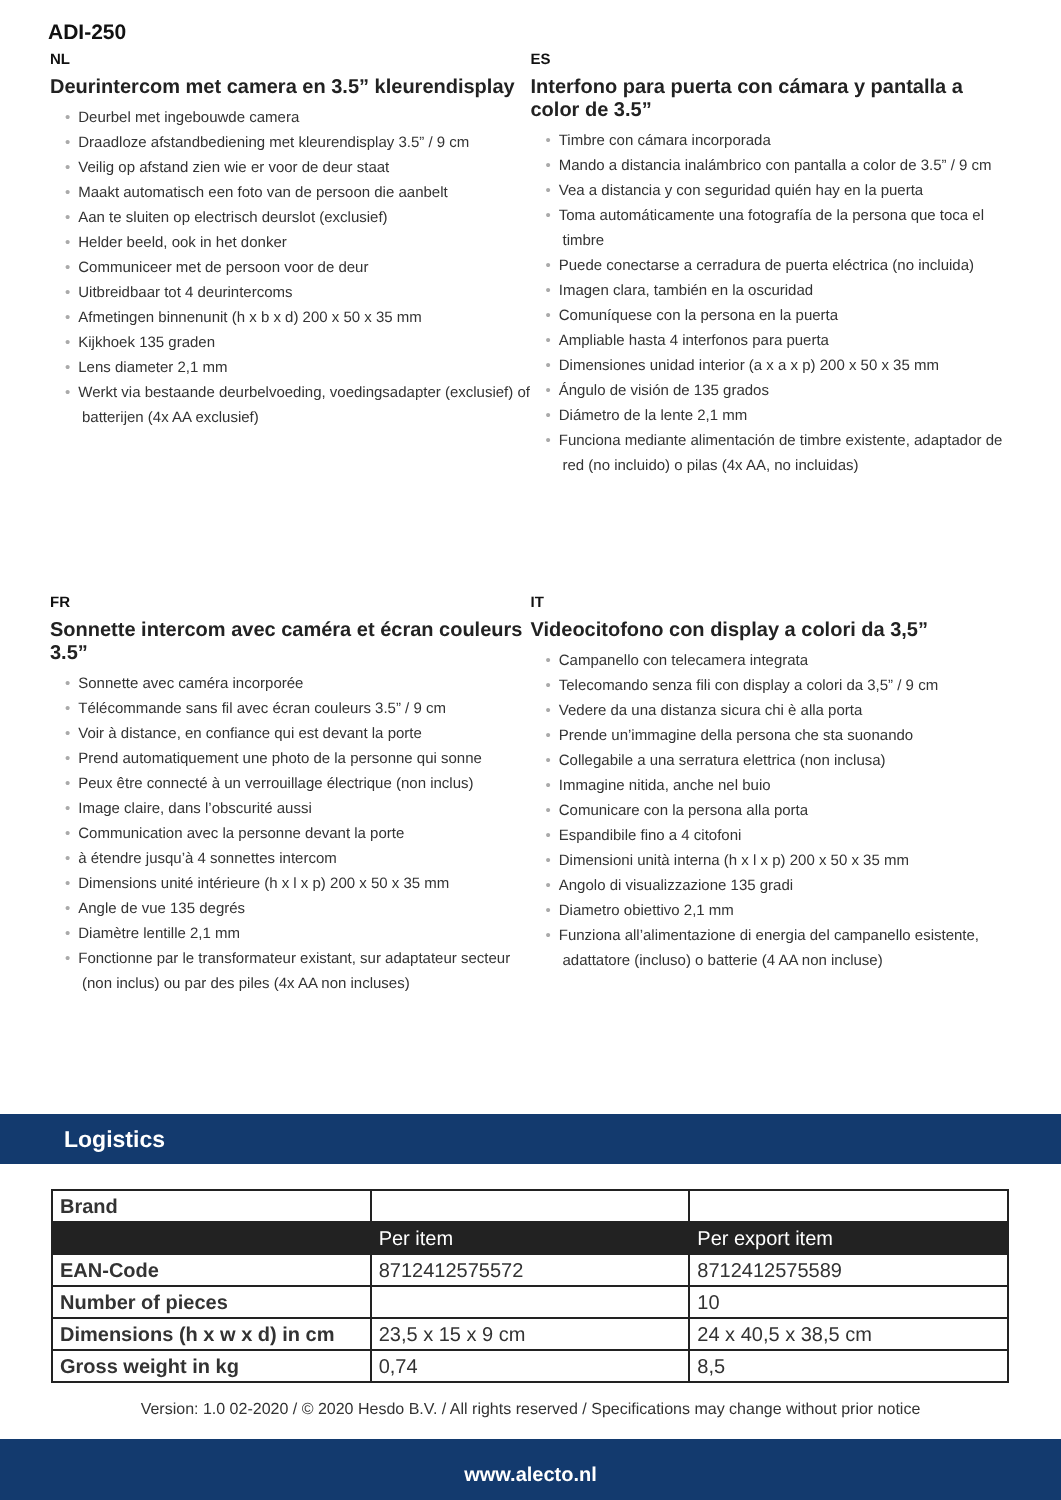ADI-250
NL
Deurintercom met camera en 3.5” kleurendisplay
• Deurbel met ingebouwde camera
• Draadloze afstandbediening met kleurendisplay 3.5” / 9 cm
• Veilig op afstand zien wie er voor de deur staat
• Maakt automatisch een foto van de persoon die aanbelt
• Aan te sluiten op electrisch deurslot (exclusief)
• Helder beeld, ook in het donker
• Communiceer met de persoon voor de deur
• Uitbreidbaar tot 4 deurintercoms
• Afmetingen binnenunit (h x b x d) 200 x 50 x 35 mm
• Kijkhoek 135 graden
• Lens diameter 2,1 mm
• Werkt via bestaande deurbelvoeding, voedingsadapter (exclusief) of batterijen (4x AA exclusief)
ES
Interfono para puerta con cámara y pantalla a color de 3.5”
• Timbre con cámara incorporada
• Mando a distancia inalámbrico con pantalla a color de 3.5” / 9 cm
• Vea a distancia y con seguridad quién hay en la puerta
• Toma automáticamente una fotografía de la persona que toca el timbre
• Puede conectarse a cerradura de puerta eléctrica (no incluida)
• Imagen clara, también en la oscuridad
• Comuníquese con la persona en la puerta
• Ampliable hasta 4 interfonos para puerta
• Dimensiones unidad interior (a x a x p) 200 x 50 x 35 mm
• Ángulo de visión de 135 grados
• Diámetro de la lente 2,1 mm
• Funciona mediante alimentación de timbre existente, adaptador de red (no incluido) o pilas (4x AA, no incluidas)
FR
Sonnette intercom avec caméra et écran couleurs 3.5”
• Sonnette avec caméra incorporée
• Télécommande sans fil avec écran couleurs 3.5” / 9 cm
• Voir à distance, en confiance qui est devant la porte
• Prend automatiquement une photo de la personne qui sonne
• Peux être connecté à un verrouillage électrique (non inclus)
• Image claire, dans l’obscurité aussi
• Communication avec la personne devant la porte
• à étendre jusqu’à 4 sonnettes intercom
• Dimensions unité intérieure (h x l x p) 200 x 50 x 35 mm
• Angle de vue 135 degrés
• Diamètre lentille 2,1 mm
• Fonctionne par le transformateur existant, sur adaptateur secteur (non inclus) ou par des piles (4x AA non incluses)
IT
Videocitofono con display a colori da 3,5”
• Campanello con telecamera integrata
• Telecomando senza fili con display a colori da 3,5” / 9 cm
• Vedere da una distanza sicura chi è alla porta
• Prende un’immagine della persona che sta suonando
• Collegabile a una serratura elettrica (non inclusa)
• Immagine nitida, anche nel buio
• Comunicare con la persona alla porta
• Espandibile fino a 4 citofoni
• Dimensioni unità interna (h x l x p) 200 x 50 x 35 mm
• Angolo di visualizzazione 135 gradi
• Diametro obiettivo 2,1 mm
• Funziona all’alimentazione di energia del campanello esistente, adattatore (incluso) o batterie (4 AA non incluse)
Logistics
| Brand | | |
| | Per item | Per export item |
| EAN-Code | 8712412575572 | 8712412575589 |
| Number of pieces | | 10 |
| Dimensions (h x w x d) in cm | 23,5 x 15 x 9 cm | 24 x 40,5 x 38,5 cm |
| Gross weight in kg | 0,74 | 8,5 |
Version: 1.0 02-2020 / © 2020 Hesdo B.V. / All rights reserved / Specifications may change without prior notice
www.alecto.nl